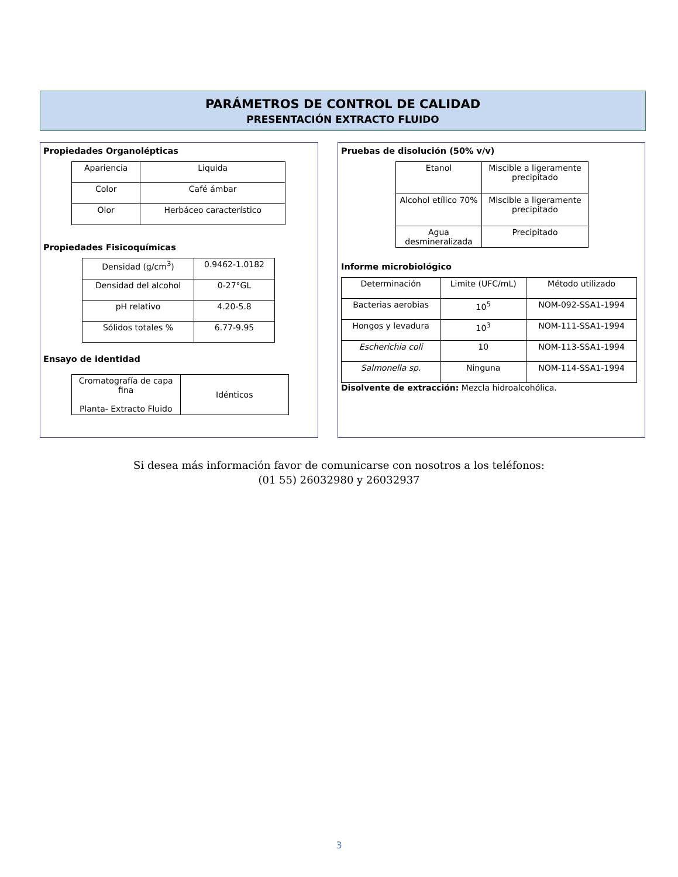PARÁMETROS DE CONTROL DE CALIDAD
PRESENTACIÓN EXTRACTO FLUIDO
Propiedades Organolépticas
| Apariencia | Liquida |
| Color | Café ámbar |
| Olor | Herbáceo característico |
Propiedades Fisicoquímicas
| Densidad (g/cm<sup>3</sup>) | 0.9462-1.0182 |
| Densidad del alcohol | 0-27°GL |
| pH relativo | 4.20-5.8 |
| Sólidos totales % | 6.77-9.95 |
Ensayo de identidad
| Cromatografía de capa fina Planta- Extracto Fluido | Idénticos |
Pruebas de disolución (50% v/v)
| Etanol | Miscible a ligeramente precipitado |
| Alcohol etílico 70% | Miscible a ligeramente precipitado |
| Agua desmineralizada | Precipitado |
Informe microbiológico
| Determinación | Limite (UFC/mL) | Método utilizado |
| Bacterias aerobias | 10<sup>5</sup> | NOM-092-SSA1-1994 |
| Hongos y levadura | 10<sup>3</sup> | NOM-111-SSA1-1994 |
| Escherichia coli | 10 | NOM-113-SSA1-1994 |
| Salmonella sp. | Ninguna | NOM-114-SSA1-1994 |
Disolvente de extracción: Mezcla hidroalcohólica.
Si desea más información favor de comunicarse con nosotros a los teléfonos:
(01 55) 26032980 y 26032937
3